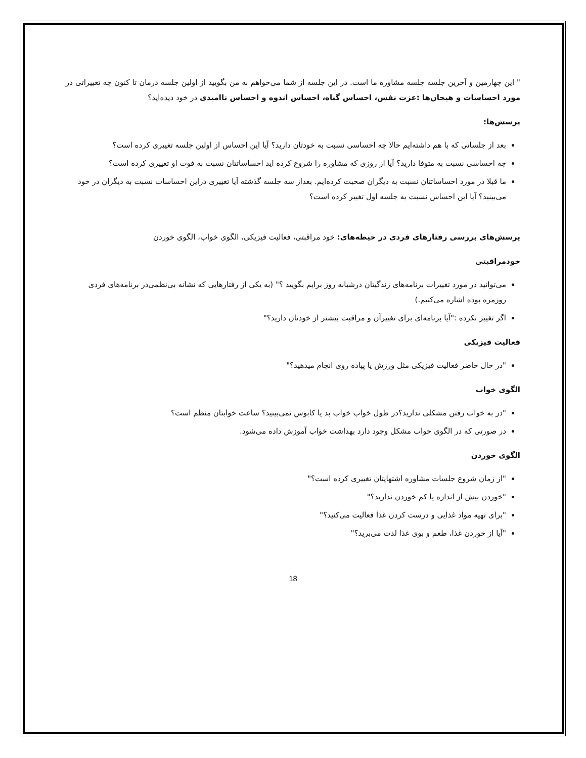" این چهارمین و آخرین جلسه جلسه مشاوره ما است. در این جلسه از شما می‌خواهم به من بگویید از اولین جلسه درمان تا کنون چه تغییراتی در مورد احساسات و هیجان‌ها :عزت نفس، احساس گناه، احساس اندوه و احساس ناامیدی در خود دیده‌اید؟
پرسش‌ها:
بعد از جلساتی که با هم داشته‌ایم حالا چه احساسی نسبت به خودتان دارید؟ آیا این احساس از اولین جلسه تغییری کرده است؟
چه احساسی نسبت به متوفا دارید؟ آیا از روزی که مشاوره را شروع کرده اید احساساتتان نسبت به فوت او تغییری کرده است؟
ما قبلا در مورد احساساتتان نسبت به دیگران صحبت کرده‌ایم. بعداز سه جلسه گذشته آیا تغییری دراین احساسات نسبت به دیگران در خود می‌بینید؟ آیا این احساس نسبت به جلسه اول تغییر کرده است؟
پرسش‌های بررسی رفتارهای فردی در حیطه‌های: خود مراقبتی، فعالیت فیزیکی، الگوی خواب، الگوی خوردن
خودمراقبتی
می‌توانید در مورد تغییرات برنامه‌های زندگیتان درشبانه روز برایم بگویید ؟" (به یکی از رفتارهایی که نشانه بی‌نظمی‌در برنامه‌های فردی روزمره بوده اشاره می‌کنیم.)
اگر تغییر نکرده :"آیا برنامه‌ای برای تغییرآن و مراقبت بیشتر از خودتان دارید؟"
فعالیت فیزیکی
"در حال حاضر فعالیت فیزیکی مثل ورزش یا پیاده روی انجام میدهید؟"
الگوی خواب
"در به خواب رفتن مشکلی ندارید؟در طول خواب خواب بد یا کابوس نمی‌بینید؟ ساعت خوابتان منظم است؟
در صورتی که در الگوی خواب مشکل وجود دارد بهداشت خواب آموزش داده می‌شود.
الگوی خوردن
"از زمان شروع جلسات مشاوره اشتهایتان تغییری کرده است؟"
"خوردن بیش از اندازه یا کم خوردن ندارید؟"
"برای تهیه مواد غذایی و درست کردن غذا فعالیت می‌کنید؟"
"آیا از خوردن غذا، طعم و بوی غذا لذت می‌برید؟"
18